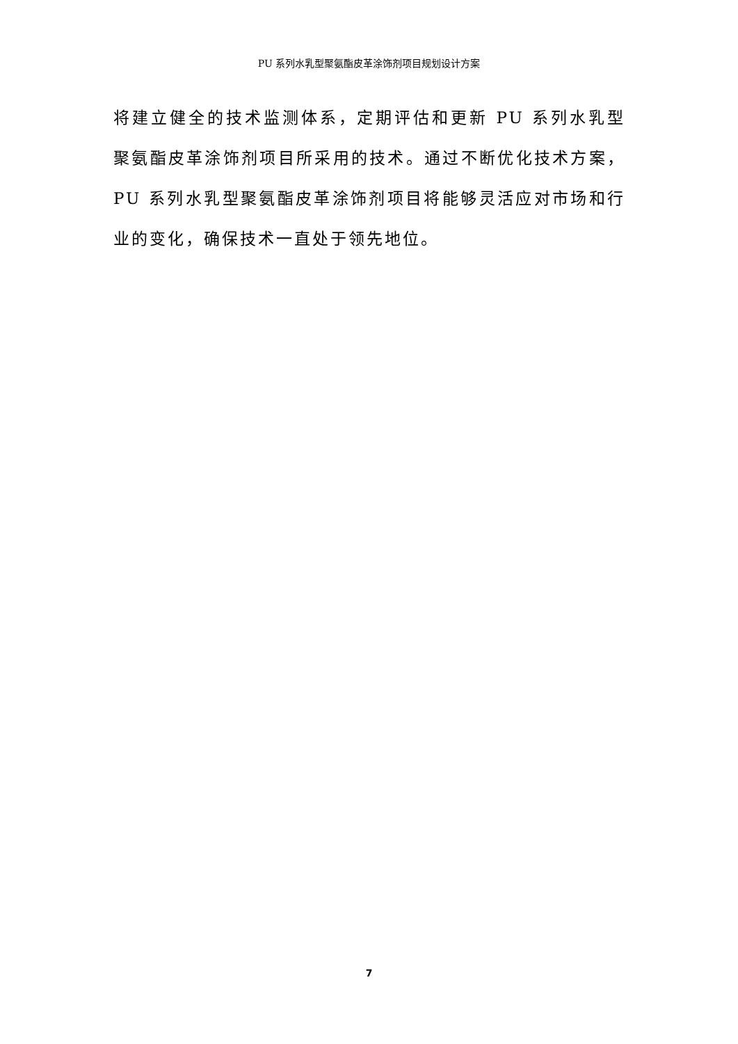PU 系列水乳型聚氨酯皮革涂饰剂项目规划设计方案
将建立健全的技术监测体系，定期评估和更新 PU 系列水乳型聚氨酯皮革涂饰剂项目所采用的技术。通过不断优化技术方案，PU 系列水乳型聚氨酯皮革涂饰剂项目将能够灵活应对市场和行业的变化，确保技术一直处于领先地位。
7